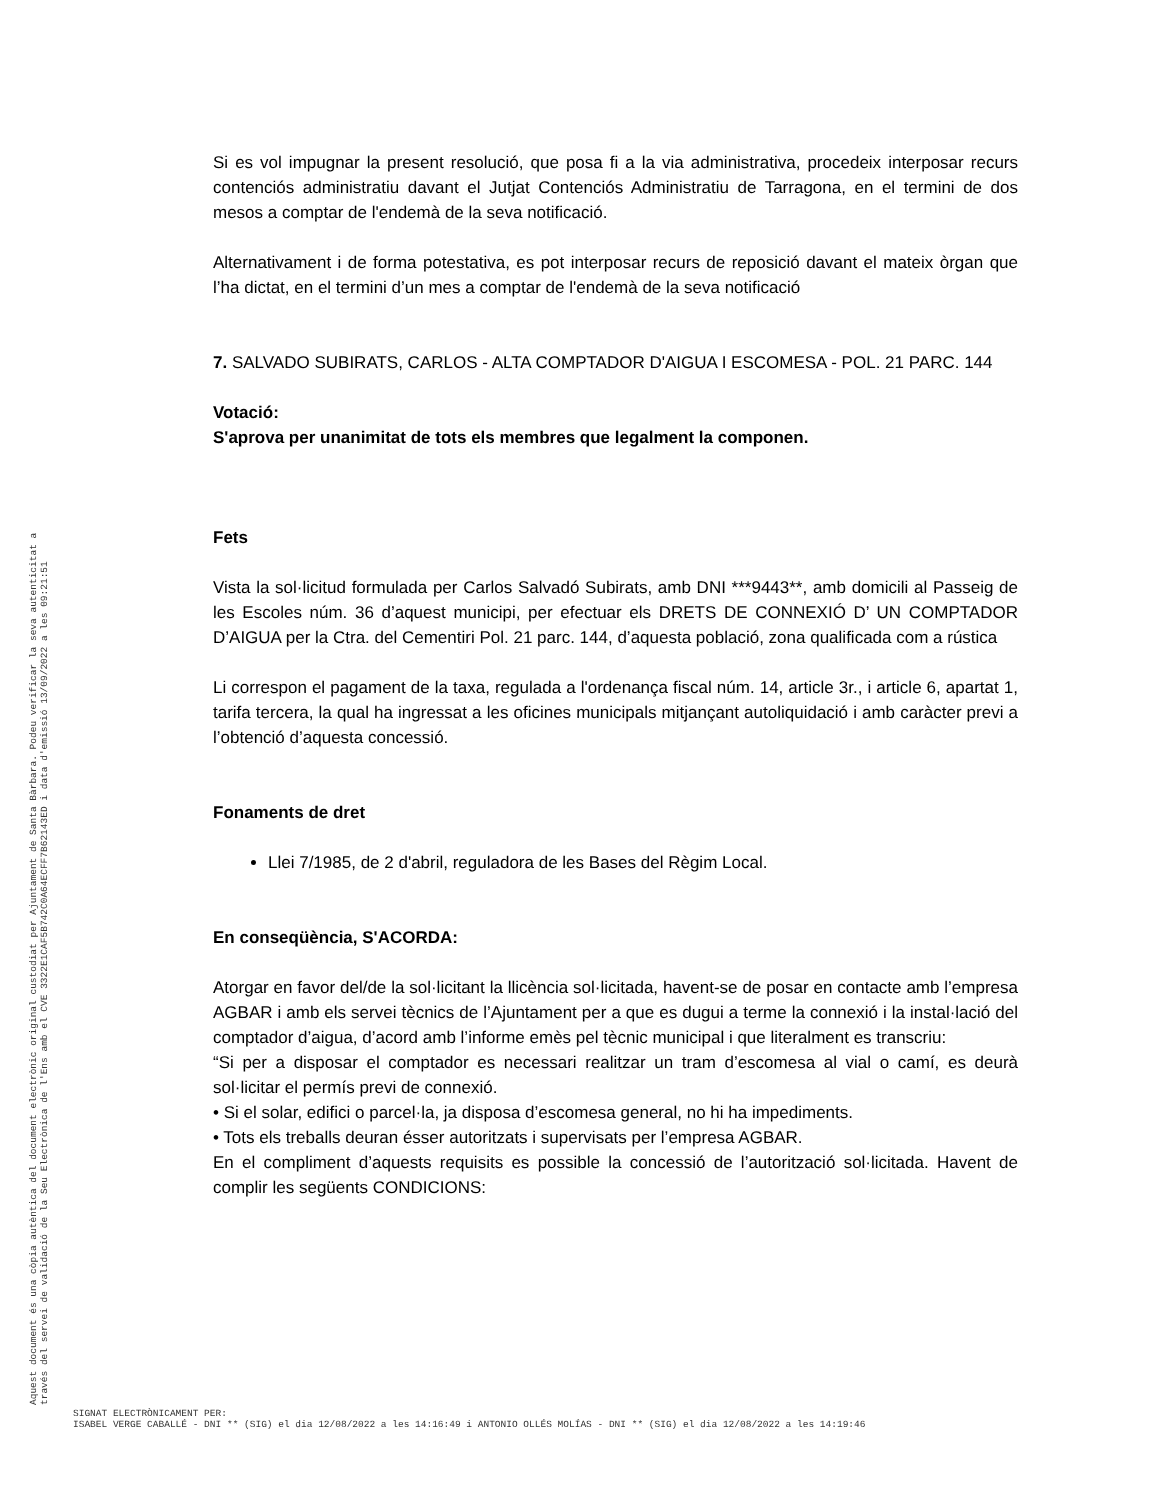Si es vol impugnar la present resolució, que posa fi a la via administrativa, procedeix interposar recurs contenciós administratiu davant el Jutjat Contenciós Administratiu de Tarragona, en el termini de dos mesos a comptar de l'endemà de la seva notificació.
Alternativament i de forma potestativa, es pot interposar recurs de reposició davant el mateix òrgan que l’ha dictat, en el termini d’un mes a comptar de l'endemà de la seva notificació
7. SALVADO SUBIRATS, CARLOS - ALTA COMPTADOR D'AIGUA I ESCOMESA - POL. 21 PARC. 144
Votació:
S'aprova per unanimitat de tots els membres que legalment la componen.
Fets
Vista la sol·licitud formulada per Carlos Salvadó Subirats, amb DNI ***9443**, amb domicili al Passeig de les Escoles núm. 36 d’aquest municipi, per efectuar els DRETS DE CONNEXIÓ D’ UN COMPTADOR D’AIGUA per la Ctra. del Cementiri Pol. 21 parc. 144, d’aquesta població, zona qualificada com a rústica
Li correspon el pagament de la taxa, regulada a l'ordenança fiscal núm. 14, article 3r., i article 6, apartat 1, tarifa tercera, la qual ha ingressat a les oficines municipals mitjançant autoliquidació i amb caràcter previ a l’obtenció d’aquesta concessió.
Fonaments de dret
Llei 7/1985, de 2 d'abril, reguladora de les Bases del Règim Local.
En conseqüència, S'ACORDA:
Atorgar en favor del/de la sol·licitant la llicència sol·licitada, havent-se de posar en contacte amb l’empresa AGBAR i amb els servei tècnics de l’Ajuntament per a que es dugui a terme la connexió i la instal·lació del comptador d’aigua, d’acord amb l’informe emès pel tècnic municipal i que literalment es transcriu:
“Si per a disposar el comptador es necessari realitzar un tram d’escomesa al vial o camí, es deurà sol·licitar el permís previ de connexió.
• Si el solar, edifici o parcel·la, ja disposa d’escomesa general, no hi ha impediments.
• Tots els treballs deuran ésser autoritzats i supervisats per l’empresa AGBAR.
En el compliment d’aquests requisits es possible la concessió de l’autorització sol·licitada. Havent de complir les següents CONDICIONS:
Aquest document és una còpia autèntica del document electrònic original custodiat per Ajuntament de Santa Bàrbara. Podeu verificar la seva autenticitat a
través del servei de validació de la Seu Electrònica de l'Ens amb el CVE 3322E1CAF5B742C0A64ECFF7B62143ED i data d'emissió 13/09/2022 a les 09:21:51
SIGNAT ELECTRÒNICAMENT PER:
ISABEL VERGE CABALLÉ - DNI ** (SIG) el dia 12/08/2022 a les 14:16:49 i ANTONIO OLLÉS MOLÍAS - DNI ** (SIG) el dia 12/08/2022 a les 14:19:46